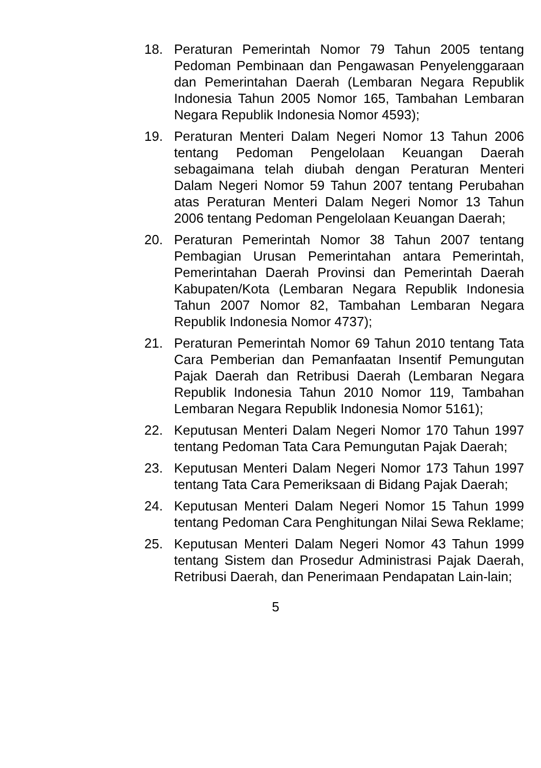18. Peraturan Pemerintah Nomor 79 Tahun 2005 tentang Pedoman Pembinaan dan Pengawasan Penyelenggaraan dan Pemerintahan Daerah (Lembaran Negara Republik Indonesia Tahun 2005 Nomor 165, Tambahan Lembaran Negara Republik Indonesia Nomor 4593);
19. Peraturan Menteri Dalam Negeri Nomor 13 Tahun 2006 tentang Pedoman Pengelolaan Keuangan Daerah sebagaimana telah diubah dengan Peraturan Menteri Dalam Negeri Nomor 59 Tahun 2007 tentang Perubahan atas Peraturan Menteri Dalam Negeri Nomor 13 Tahun 2006 tentang Pedoman Pengelolaan Keuangan Daerah;
20. Peraturan Pemerintah Nomor 38 Tahun 2007 tentang Pembagian Urusan Pemerintahan antara Pemerintah, Pemerintahan Daerah Provinsi dan Pemerintah Daerah Kabupaten/Kota (Lembaran Negara Republik Indonesia Tahun 2007 Nomor 82, Tambahan Lembaran Negara Republik Indonesia Nomor 4737);
21. Peraturan Pemerintah Nomor 69 Tahun 2010 tentang Tata Cara Pemberian dan Pemanfaatan Insentif Pemungutan Pajak Daerah dan Retribusi Daerah (Lembaran Negara Republik Indonesia Tahun 2010 Nomor 119, Tambahan Lembaran Negara Republik Indonesia Nomor 5161);
22. Keputusan Menteri Dalam Negeri Nomor 170 Tahun 1997 tentang Pedoman Tata Cara Pemungutan Pajak Daerah;
23. Keputusan Menteri Dalam Negeri Nomor 173 Tahun 1997 tentang Tata Cara Pemeriksaan di Bidang Pajak Daerah;
24. Keputusan Menteri Dalam Negeri Nomor 15 Tahun 1999 tentang Pedoman Cara Penghitungan Nilai Sewa Reklame;
25. Keputusan Menteri Dalam Negeri Nomor 43 Tahun 1999 tentang Sistem dan Prosedur Administrasi Pajak Daerah, Retribusi Daerah, dan Penerimaan Pendapatan Lain-lain;
5